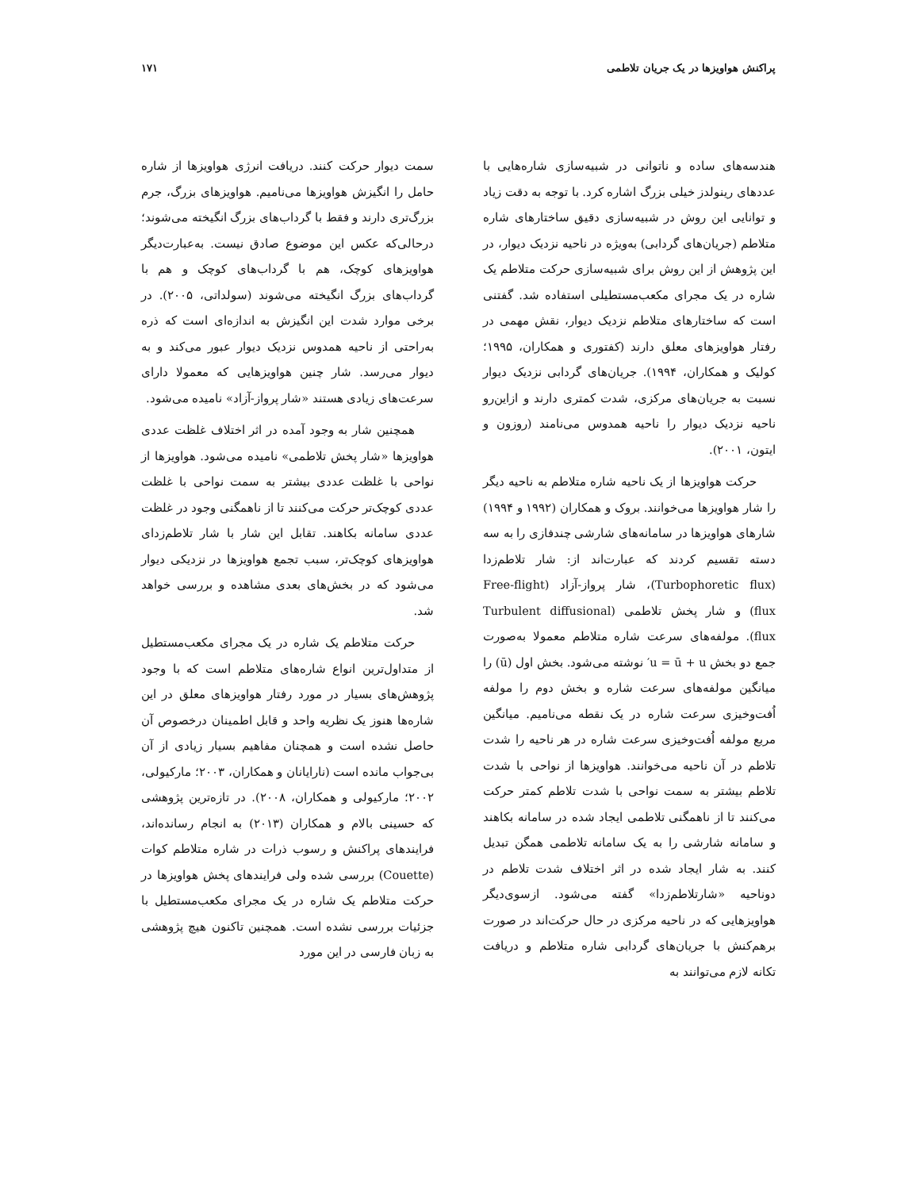پراکنش هواویزها در یک جریان تلاطمی ۱۷۱
هندسه‌های ساده و ناتوانی در شبیه‌سازی شاره‌هایی با عددهای رینولدز خیلی بزرگ اشاره کرد. با توجه به دقت زیاد و توانایی این روش در شبیه‌سازی دقیق ساختارهای شاره متلاطم (جریان‌های گردابی) به‌ویژه در ناحیه نزدیک دیوار، در این پژوهش از این روش برای شبیه‌سازی حرکت متلاطم یک شاره در یک مجرای مکعب‌مستطیلی استفاده شد. گفتنی است که ساختارهای متلاطم نزدیک دیوار، نقش مهمی در رفتار هواویزهای معلق دارند (کفتوری و همکاران، ۱۹۹۵؛ کولیک و همکاران، ۱۹۹۴). جریان‌های گردابی نزدیک دیوار نسبت به جریان‌های مرکزی، شدت کمتری دارند و ازاین‌رو ناحیه نزدیک دیوار را ناحیه همدوس می‌نامند (روزون و ایتون، ۲۰۰۱).
حرکت هواویزها از یک ناحیه شاره متلاطم به ناحیه دیگر را شار هواویزها می‌خوانند. بروک و همکاران (۱۹۹۲ و ۱۹۹۴) شارهای هواویزها در سامانه‌های شارشی چندفازی را به سه دسته تقسیم کردند که عبارت‌اند از: شار تلاطم‌زدا (Turbophoretic flux)، شار پرواز-آزاد (Free-flight flux) و شار پخش تلاطمی (Turbulent diffusional flux). مولفه‌های سرعت شاره متلاطم معمولا به‌صورت جمع دو بخش u = ū + u′ نوشته می‌شود. بخش اول (ū) را میانگین مولفه‌های سرعت شاره و بخش دوم را مولفه اُفت‌وخیزی سرعت شاره در یک نقطه می‌نامیم. میانگین مربع مولفه اُفت‌وخیزی سرعت شاره در هر ناحیه را شدت تلاطم در آن ناحیه می‌خوانند. هواویزها از نواحی با شدت تلاطم بیشتر به سمت نواحی با شدت تلاطم کمتر حرکت می‌کنند تا از ناهمگنی تلاطمی ایجاد شده در سامانه بکاهند و سامانه شارشی را به یک سامانه تلاطمی همگن تبدیل کنند. به شار ایجاد شده در اثر اختلاف شدت تلاطم در دوناحیه «شارتلاطم‌زدا» گفته می‌شود. ازسوی‌دیگر هواویزهایی که در ناحیه مرکزی در حال حرکت‌اند در صورت برهم‌کنش با جریان‌های گردابی شاره متلاطم و دریافت تکانه لازم می‌توانند به
سمت دیوار حرکت کنند. دریافت انرژی هواویزها از شاره حامل را انگیزش هواویزها می‌نامیم. هواویزهای بزرگ، جرم بزرگ‌تری دارند و فقط با گرداب‌های بزرگ انگیخته می‌شوند؛ درحالی‌که عکس این موضوع صادق نیست. به‌عبارت‌دیگر هواویزهای کوچک، هم با گرداب‌های کوچک و هم با گرداب‌های بزرگ انگیخته می‌شوند (سولداتی، ۲۰۰۵). در برخی موارد شدت این انگیزش به اندازه‌ای است که ذره به‌راحتی از ناحیه همدوس نزدیک دیوار عبور می‌کند و به دیوار می‌رسد. شار چنین هواویزهایی که معمولا دارای سرعت‌های زیادی هستند «شار پرواز-آزاد» نامیده می‌شود.
همچنین شار به وجود آمده در اثر اختلاف غلظت عددی هواویزها «شار پخش تلاطمی» نامیده می‌شود. هواویزها از نواحی با غلظت عددی بیشتر به سمت نواحی با غلظت عددی کوچک‌تر حرکت می‌کنند تا از ناهمگنی وجود در غلظت عددی سامانه بکاهند. تقابل این شار با شار تلاطم‌زدای هواویزهای کوچک‌تر، سبب تجمع هواویزها در نزدیکی دیوار می‌شود که در بخش‌های بعدی مشاهده و بررسی خواهد شد.
حرکت متلاطم یک شاره در یک مجرای مکعب‌مستطیل از متداول‌ترین انواع شاره‌های متلاطم است که با وجود پژوهش‌های بسیار در مورد رفتار هواویزهای معلق در این شاره‌ها هنوز یک نظریه واحد و قابل اطمینان درخصوص آن حاصل نشده است و همچنان مفاهیم بسیار زیادی از آن بی‌جواب مانده است (نارایانان و همکاران، ۲۰۰۳؛ مارکیولی، ۲۰۰۲؛ مارکیولی و همکاران، ۲۰۰۸). در تازه‌ترین پژوهشی که حسینی بالام و همکاران (۲۰۱۳) به انجام رسانده‌اند، فرایندهای پراکنش و رسوب ذرات در شاره متلاطم کوات (Couette) بررسی شده ولی فرایندهای پخش هواویزها در حرکت متلاطم یک شاره در یک مجرای مکعب‌مستطیل با جزئیات بررسی نشده است. همچنین تاکنون هیچ پژوهشی به زبان فارسی در این مورد